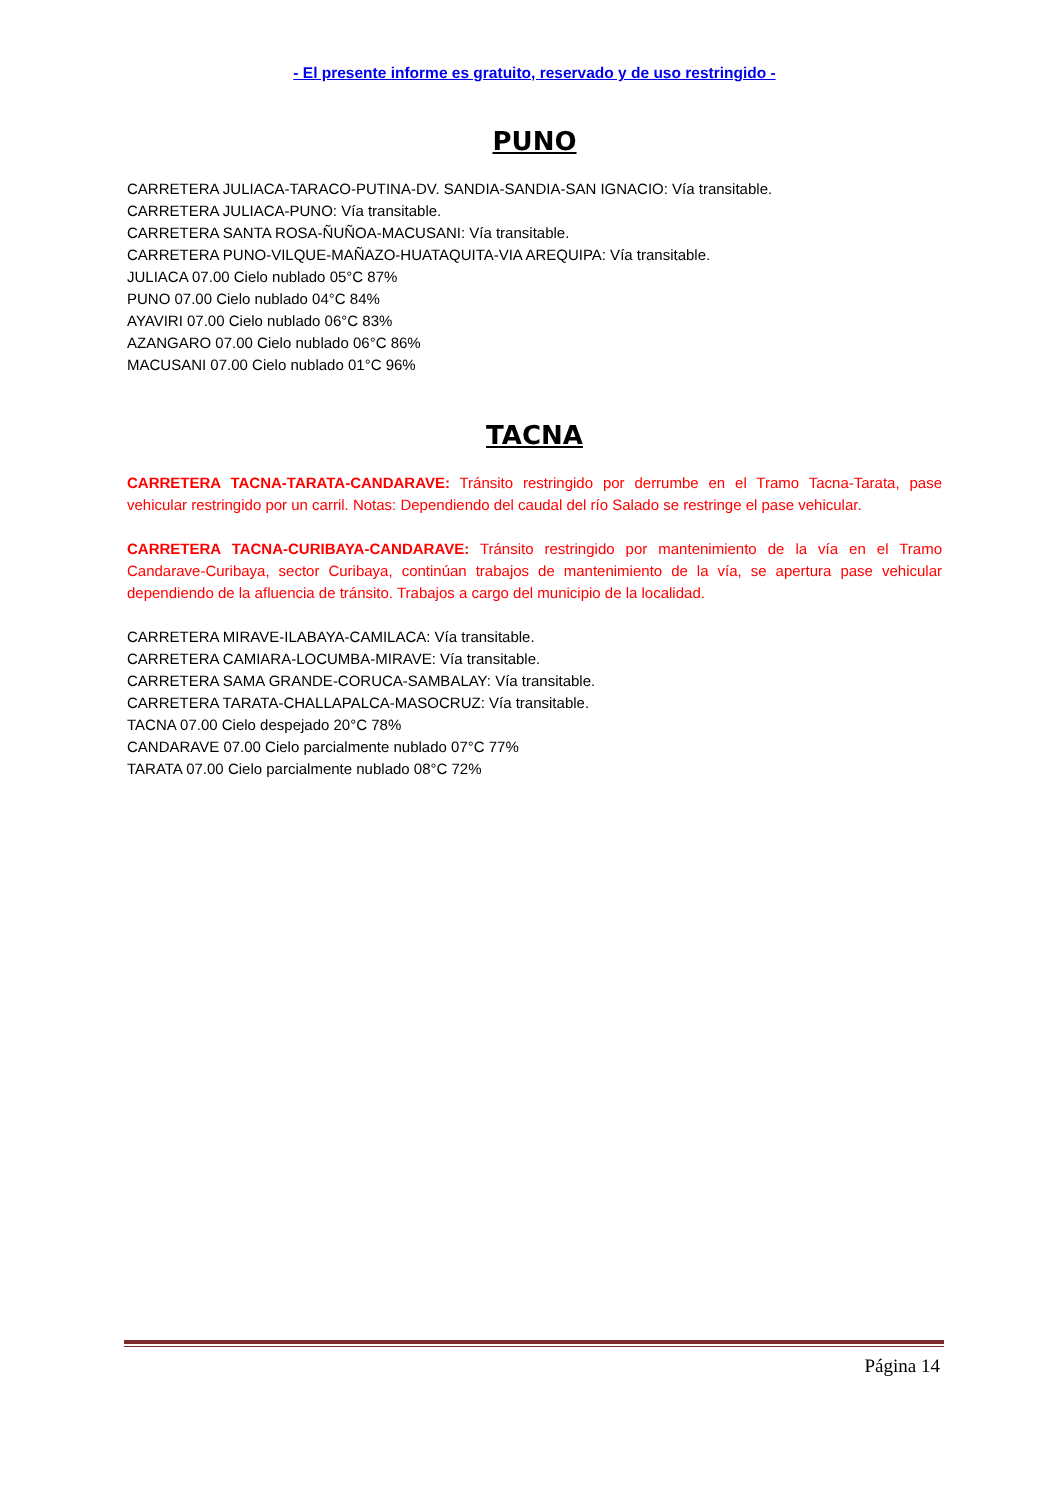- El presente informe es gratuito, reservado y de uso restringido -
PUNO
CARRETERA JULIACA-TARACO-PUTINA-DV. SANDIA-SANDIA-SAN IGNACIO: Vía transitable.
CARRETERA JULIACA-PUNO: Vía transitable.
CARRETERA SANTA ROSA-ÑUÑOA-MACUSANI: Vía transitable.
CARRETERA PUNO-VILQUE-MAÑAZO-HUATAQUITA-VIA AREQUIPA: Vía transitable.
JULIACA 07.00 Cielo nublado 05°C 87%
PUNO 07.00 Cielo nublado 04°C 84%
AYAVIRI 07.00 Cielo nublado 06°C 83%
AZANGARO 07.00 Cielo nublado 06°C 86%
MACUSANI 07.00 Cielo nublado 01°C 96%
TACNA
CARRETERA TACNA-TARATA-CANDARAVE: Tránsito restringido por derrumbe en el Tramo Tacna-Tarata, pase vehicular restringido por un carril. Notas: Dependiendo del caudal del río Salado se restringe el pase vehicular.
CARRETERA TACNA-CURIBAYA-CANDARAVE: Tránsito restringido por mantenimiento de la vía en el Tramo Candarave-Curibaya, sector Curibaya, continúan trabajos de mantenimiento de la vía, se apertura pase vehicular dependiendo de la afluencia de tránsito. Trabajos a cargo del municipio de la localidad.
CARRETERA MIRAVE-ILABAYA-CAMILACA: Vía transitable.
CARRETERA CAMIARA-LOCUMBA-MIRAVE: Vía transitable.
CARRETERA SAMA GRANDE-CORUCA-SAMBALAY: Vía transitable.
CARRETERA TARATA-CHALLAPALCA-MASOCRUZ: Vía transitable.
TACNA 07.00 Cielo despejado 20°C 78%
CANDARAVE 07.00 Cielo parcialmente nublado 07°C 77%
TARATA 07.00 Cielo parcialmente nublado 08°C 72%
Página 14